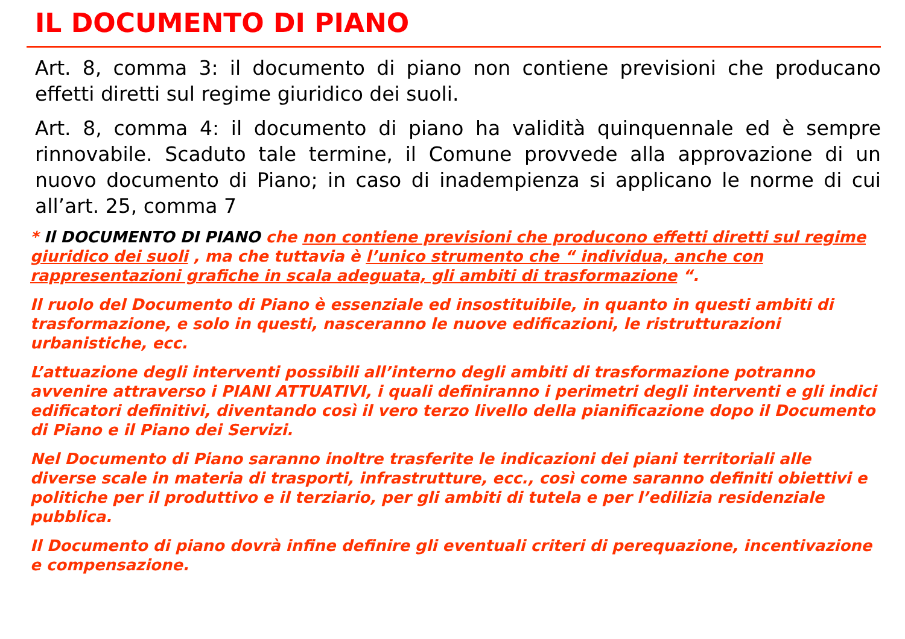IL DOCUMENTO DI PIANO
Art. 8, comma 3: il documento di piano non contiene previsioni che producano effetti diretti sul regime giuridico dei suoli.
Art. 8, comma 4: il documento di piano ha validità quinquennale ed è sempre rinnovabile. Scaduto tale termine, il Comune provvede alla approvazione di un nuovo documento di Piano; in caso di inadempienza si applicano le norme di cui all’art. 25, comma 7
* Il DOCUMENTO DI PIANO che non contiene previsioni che producono effetti diretti sul regime giuridico dei suoli , ma che tuttavia è l’unico strumento che “ individua, anche con rappresentazioni grafiche in scala adeguata, gli ambiti di trasformazione “.
Il ruolo del Documento di Piano è essenziale ed insostituibile, in quanto in questi ambiti di trasformazione, e solo in questi, nasceranno le nuove edificazioni, le ristrutturazioni urbanistiche, ecc.
L’attuazione degli interventi possibili all’interno degli ambiti di trasformazione potranno avvenire attraverso i PIANI ATTUATIVI, i quali definiranno i perimetri degli interventi e gli indici edificatori definitivi, diventando così il vero terzo livello della pianificazione dopo il Documento di Piano e il Piano dei Servizi.
Nel Documento di Piano saranno inoltre trasferite le indicazioni dei piani territoriali alle diverse scale in materia di trasporti, infrastrutture, ecc., così come saranno definiti obiettivi e politiche per il produttivo e il terziario, per gli ambiti di tutela e per l’edilizia residenziale pubblica.
Il Documento di piano dovrà infine definire gli eventuali criteri di perequazione, incentivazione e compensazione.